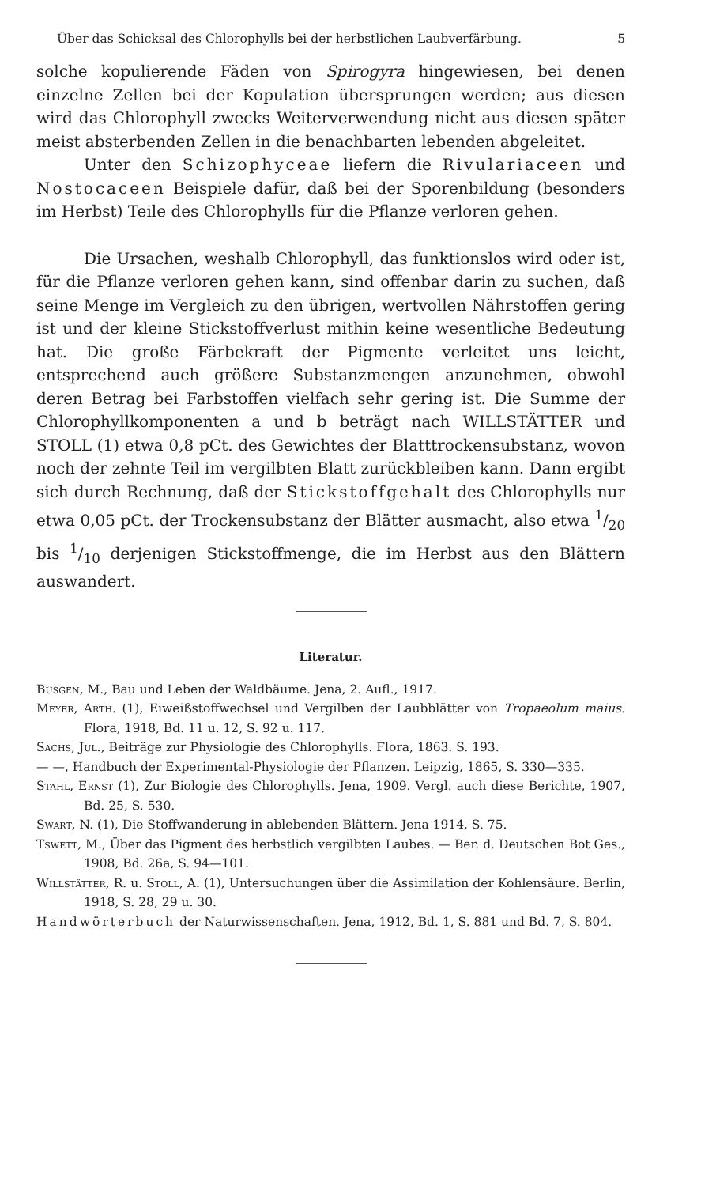Über das Schicksal des Chlorophylls bei der herbstlichen Laubverfärbung. 5
solche kopulierende Fäden von Spirogyra hingewiesen, bei denen einzelne Zellen bei der Kopulation übersprungen werden; aus diesen wird das Chlorophyll zwecks Weiterverwendung nicht aus diesen später meist absterbenden Zellen in die benachbarten lebenden abgeleitet.
Unter den Schizophyceae liefern die Rivulariaceen und Nostocaceen Beispiele dafür, daß bei der Sporenbildung (besonders im Herbst) Teile des Chlorophylls für die Pflanze verloren gehen.
Die Ursachen, weshalb Chlorophyll, das funktionslos wird oder ist, für die Pflanze verloren gehen kann, sind offenbar darin zu suchen, daß seine Menge im Vergleich zu den übrigen, wertvollen Nährstoffen gering ist und der kleine Stickstoffverlust mithin keine wesentliche Bedeutung hat. Die große Färbekraft der Pigmente verleitet uns leicht, entsprechend auch größere Substanzmengen anzunehmen, obwohl deren Betrag bei Farbstoffen vielfach sehr gering ist. Die Summe der Chlorophyllkomponenten a und b beträgt nach WILLSTÄTTER und STOLL (1) etwa 0,8 pCt. des Gewichtes der Blatttrockensubstanz, wovon noch der zehnte Teil im vergilbten Blatt zurückbleiben kann. Dann ergibt sich durch Rechnung, daß der Stickstoffgehalt des Chlorophylls nur etwa 0,05 pCt. der Trockensubstanz der Blätter ausmacht, also etwa 1/20 bis 1/10 derjenigen Stickstoffmenge, die im Herbst aus den Blättern auswandert.
Literatur.
Büsgen, M., Bau und Leben der Waldbäume. Jena, 2. Aufl., 1917.
Meyer, Arth. (1), Eiweißstoffwechsel und Vergilben der Laubblätter von Tropaeolum maius. Flora, 1918, Bd. 11 u. 12, S. 92 u. 117.
Sachs, Jul., Beiträge zur Physiologie des Chlorophylls. Flora, 1863. S. 193.
— —, Handbuch der Experimental-Physiologie der Pflanzen. Leipzig, 1865, S. 330—335.
Stahl, Ernst (1), Zur Biologie des Chlorophylls. Jena, 1909. Vergl. auch diese Berichte, 1907, Bd. 25, S. 530.
Swart, N. (1), Die Stoffwanderung in ablebenden Blättern. Jena 1914, S. 75.
Tswett, M., Über das Pigment des herbstlich vergilbten Laubes. — Ber. d. Deutschen Bot Ges., 1908, Bd. 26a, S. 94—101.
Willstätter, R. u. Stoll, A. (1), Untersuchungen über die Assimilation der Kohlensäure. Berlin, 1918, S. 28, 29 u. 30.
Handwörterbuch der Naturwissenschaften. Jena, 1912, Bd. 1, S. 881 und Bd. 7, S. 804.